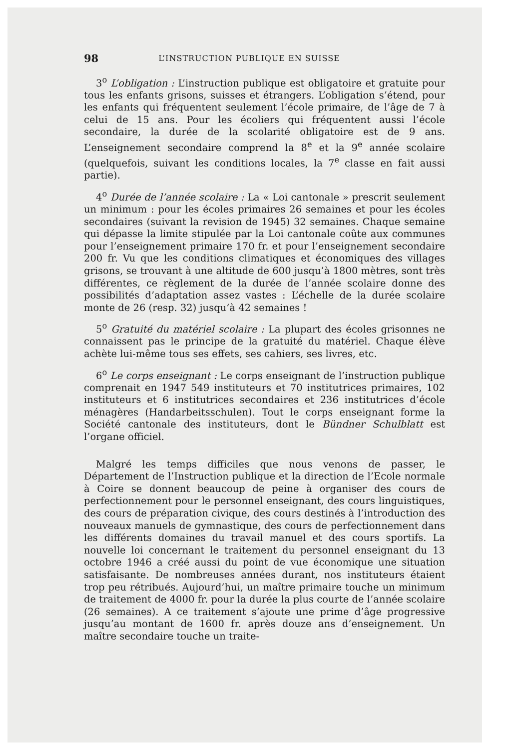98 L’INSTRUCTION PUBLIQUE EN SUISSE
3<sup>o</sup> L’obligation : L’instruction publique est obligatoire et gratuite pour tous les enfants grisons, suisses et étrangers. L’obligation s’étend, pour les enfants qui fréquentent seulement l’école primaire, de l’âge de 7 à celui de 15 ans. Pour les écoliers qui fréquentent aussi l’école secondaire, la durée de la scolarité obligatoire est de 9 ans. L’enseignement secondaire comprend la 8<sup>e</sup> et la 9<sup>e</sup> année scolaire (quelquefois, suivant les conditions locales, la 7<sup>e</sup> classe en fait aussi partie).
4<sup>o</sup> Durée de l’année scolaire : La « Loi cantonale » prescrit seulement un minimum : pour les écoles primaires 26 semaines et pour les écoles secondaires (suivant la revision de 1945) 32 semaines. Chaque semaine qui dépasse la limite stipulée par la Loi cantonale coûte aux communes pour l’enseignement primaire 170 fr. et pour l’enseignement secondaire 200 fr. Vu que les conditions climatiques et économiques des villages grisons, se trouvant à une altitude de 600 jusqu’à 1800 mètres, sont très différentes, ce règlement de la durée de l’année scolaire donne des possibilités d’adaptation assez vastes : L’échelle de la durée scolaire monte de 26 (resp. 32) jusqu’à 42 semaines !
5<sup>o</sup> Gratuité du matériel scolaire : La plupart des écoles grisonnes ne connaissent pas le principe de la gratuité du matériel. Chaque élève achète lui-même tous ses effets, ses cahiers, ses livres, etc.
6<sup>o</sup> Le corps enseignant : Le corps enseignant de l’instruction publique comprenait en 1947 549 instituteurs et 70 institutrices primaires, 102 instituteurs et 6 institutrices secondaires et 236 institutrices d’école ménagères (Handarbeitsschulen). Tout le corps enseignant forme la Société cantonale des instituteurs, dont le Bündner Schulblatt est l’organe officiel.
Malgré les temps difficiles que nous venons de passer, le Département de l’Instruction publique et la direction de l’Ecole normale à Coire se donnent beaucoup de peine à organiser des cours de perfectionnement pour le personnel enseignant, des cours linguistiques, des cours de préparation civique, des cours destinés à l’introduction des nouveaux manuels de gymnastique, des cours de perfectionnement dans les différents domaines du travail manuel et des cours sportifs. La nouvelle loi concernant le traitement du personnel enseignant du 13 octobre 1946 a créé aussi du point de vue économique une situation satisfaisante. De nombreuses années durant, nos instituteurs étaient trop peu rétribués. Aujourd’hui, un maître primaire touche un minimum de traitement de 4000 fr. pour la durée la plus courte de l’année scolaire (26 semaines). A ce traitement s’ajoute une prime d’âge progressive jusqu’au montant de 1600 fr. après douze ans d’enseignement. Un maître secondaire touche un traite-